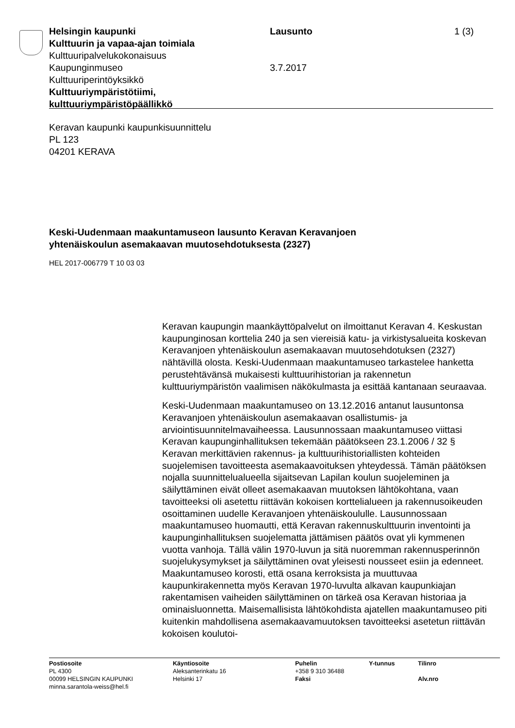Helsingin kaupunki Lausunto 1 (3)
Kulttuurin ja vapaa-ajan toimiala
Kulttuuripalvelukokonaisuus
Kaupunginmuseo 3.7.2017
Kulttuuriperintöyksikkö
Kulttuuriympäristötiimi,
kulttuuriympäristöpäällikkö
Keravan kaupunki kaupunkisuunnittelu
PL 123
04201 KERAVA
Keski-Uudenmaan maakuntamuseon lausunto Keravan Keravanjoen
yhtenäiskoulun asemakaavan muutosehdotuksesta (2327)
HEL 2017-006779 T 10 03 03
Keravan kaupungin maankäyttöpalvelut on ilmoittanut Keravan 4. Keskustan kaupunginosan korttelia 240 ja sen viereisiä katu- ja virkistysalueita koskevan Keravanjoen yhtenäiskoulun asemakaavan muutosehdotuksen (2327) nähtävillä olosta. Keski-Uudenmaan maakuntamuseo tarkastelee hanketta perustehtävänsä mukaisesti kulttuurihistorian ja rakennetun kulttuuriympäristön vaalimisen näkökulmasta ja esittää kantanaan seuraavaa.
Keski-Uudenmaan maakuntamuseo on 13.12.2016 antanut lausuntonsa Keravanjoen yhtenäiskoulun asemakaavan osallistumis- ja arviointisuunnitelmavaiheessa. Lausunnossaan maakuntamuseo viittasi Keravan kaupunginhallituksen tekemään päätökseen 23.1.2006 / 32 § Keravan merkittävien rakennus- ja kulttuurihistoriallisten kohteiden suojelemisen tavoitteesta asemakaavoituksen yhteydessä. Tämän päätöksen nojalla suunnittelualueella sijaitsevan Lapilan koulun suojeleminen ja säilyttäminen eivät olleet asemakaavan muutoksen lähtökohtana, vaan tavoitteeksi oli asetettu riittävän kokoisen korttelialueen ja rakennusoikeuden osoittaminen uudelle Keravanjoen yhtenäiskoululle. Lausunnossaan maakuntamuseo huomautti, että Keravan rakennuskulttuurin inventointi ja kaupunginhallituksen suojelematta jättämisen päätös ovat yli kymmenen vuotta vanhoja. Tällä välin 1970-luvun ja sitä nuoremman rakennusperinnön suojelukysymykset ja säilyttäminen ovat yleisesti nousseet esiin ja edenneet. Maakuntamuseo korosti, että osana kerroksista ja muuttuvaa kaupunkirakennetta myös Keravan 1970-luvulta alkavan kaupunkiajan rakentamisen vaiheiden säilyttäminen on tärkeä osa Keravan historiaa ja ominaisluonnetta. Maisemallisista lähtökohdista ajatellen maakuntamuseo piti kuitenkin mahdollisena asemakaavamuutoksen tavoitteeksi asetetun riittävän kokoisen koulutoi-
Postiosoite
PL 4300
00099 HELSINGIN KAUPUNKI
minna.sarantola-weiss@hel.fi
Käyntiosoite
Aleksanterinkatu 16
Helsinki 17
Puhelin
+358 9 310 36488
Faksi
Y-tunnus Tilinro
Alv.nro